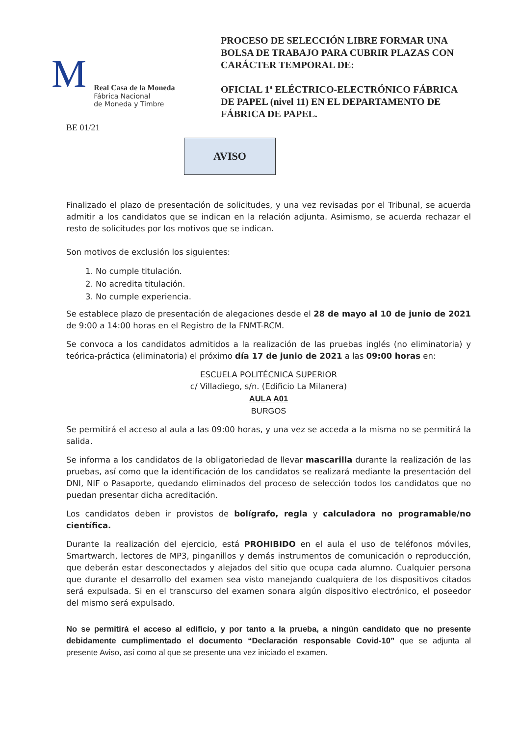M
Real Casa de la Moneda
Fábrica Nacional
de Moneda y Timbre
PROCESO DE SELECCIÓN LIBRE FORMAR UNA BOLSA DE TRABAJO PARA CUBRIR PLAZAS CON CARÁCTER TEMPORAL DE:
OFICIAL 1ª ELÉCTRICO-ELECTRÓNICO FÁBRICA DE PAPEL (nivel 11) EN EL DEPARTAMENTO DE FÁBRICA DE PAPEL.
BE 01/21
AVISO
Finalizado el plazo de presentación de solicitudes, y una vez revisadas por el Tribunal, se acuerda admitir a los candidatos que se indican en la relación adjunta. Asimismo, se acuerda rechazar el resto de solicitudes por los motivos que se indican.
Son motivos de exclusión los siguientes:
1. No cumple titulación.
2. No acredita titulación.
3. No cumple experiencia.
Se establece plazo de presentación de alegaciones desde el 28 de mayo al 10 de junio de 2021 de 9:00 a 14:00 horas en el Registro de la FNMT-RCM.
Se convoca a los candidatos admitidos a la realización de las pruebas inglés (no eliminatoria) y teórica-práctica (eliminatoria) el próximo día 17 de junio de 2021 a las 09:00 horas en:
ESCUELA POLITÉCNICA SUPERIOR
c/ Villadiego, s/n. (Edificio La Milanera)
AULA A01
BURGOS
Se permitirá el acceso al aula a las 09:00 horas, y una vez se acceda a la misma no se permitirá la salida.
Se informa a los candidatos de la obligatoriedad de llevar mascarilla durante la realización de las pruebas, así como que la identificación de los candidatos se realizará mediante la presentación del DNI, NIF o Pasaporte, quedando eliminados del proceso de selección todos los candidatos que no puedan presentar dicha acreditación.
Los candidatos deben ir provistos de bolígrafo, regla y calculadora no programable/no científica.
Durante la realización del ejercicio, está PROHIBIDO en el aula el uso de teléfonos móviles, Smartwarch, lectores de MP3, pinganillos y demás instrumentos de comunicación o reproducción, que deberán estar desconectados y alejados del sitio que ocupa cada alumno. Cualquier persona que durante el desarrollo del examen sea visto manejando cualquiera de los dispositivos citados será expulsada. Si en el transcurso del examen sonara algún dispositivo electrónico, el poseedor del mismo será expulsado.
No se permitirá el acceso al edificio, y por tanto a la prueba, a ningún candidato que no presente debidamente cumplimentado el documento “Declaración responsable Covid-10” que se adjunta al presente Aviso, así como al que se presente una vez iniciado el examen.